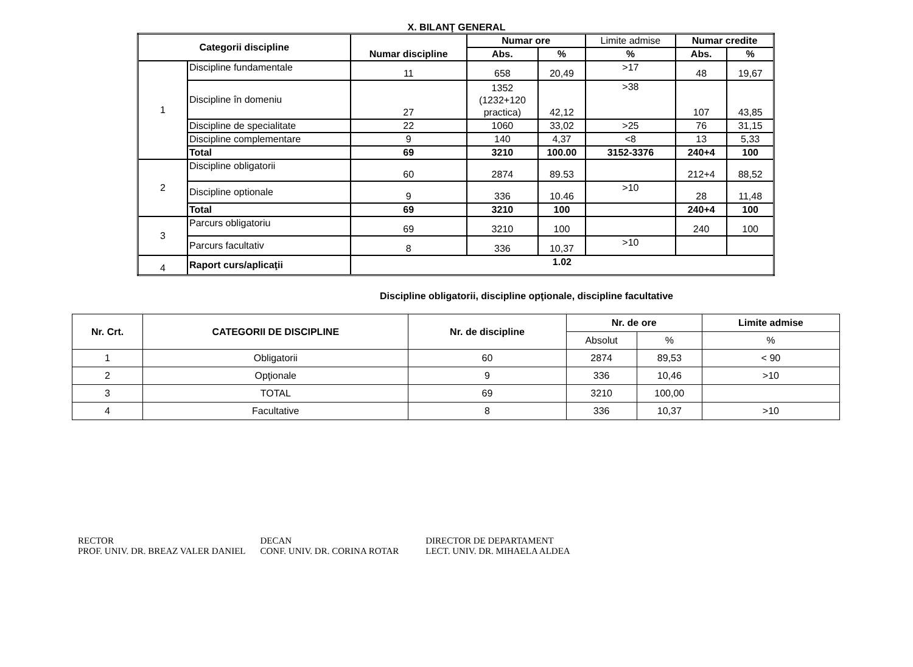X. BILANŢ GENERAL
| Categorii discipline | | Numar discipline | Numar ore | | Limite admise | Numar credite | |
| | | | Abs. | % | % | Abs. | % |
| 1 | Discipline fundamentale | 11 | 658 | 20,49 | >17 | 48 | 19,67 |
| | Discipline în domeniu | 27 | 1352 (1232+120 practica) | 42,12 | >38 | 107 | 43,85 |
| | Discipline de specialitate | 22 | 1060 | 33,02 | >25 | 76 | 31,15 |
| | Discipline complementare | 9 | 140 | 4,37 | <8 | 13 | 5,33 |
| | Total | 69 | 3210 | 100.00 | 3152-3376 | 240+4 | 100 |
| 2 | Discipline obligatorii | 60 | 2874 | 89.53 | | 212+4 | 88,52 |
| | Discipline optionale | 9 | 336 | 10.46 | >10 | 28 | 11,48 |
| | Total | 69 | 3210 | 100 | | 240+4 | 100 |
| 3 | Parcurs obligatoriu | 69 | 3210 | 100 | | 240 | 100 |
| | Parcurs facultativ | 8 | 336 | 10,37 | >10 | | |
| 4 | Raport curs/aplicaţii | 1.02 | | | | | |
Discipline obligatorii, discipline opţionale, discipline facultative
| Nr. Crt. | CATEGORII DE DISCIPLINE | Nr. de discipline | Nr. de ore | | Limite admise |
| --- | --- | --- | --- | --- | --- |
| | | | Absolut | % | % |
| 1 | Obligatorii | 60 | 2874 | 89,53 | < 90 |
| 2 | Opţionale | 9 | 336 | 10,46 | >10 |
| 3 | TOTAL | 69 | 3210 | 100,00 | |
| 4 | Facultative | 8 | 336 | 10,37 | >10 |
RECTOR
PROF. UNIV. DR. BREAZ VALER DANIEL
DECAN
CONF. UNIV. DR. CORINA ROTAR
DIRECTOR DE DEPARTAMENT
LECT. UNIV. DR. MIHAELA ALDEA